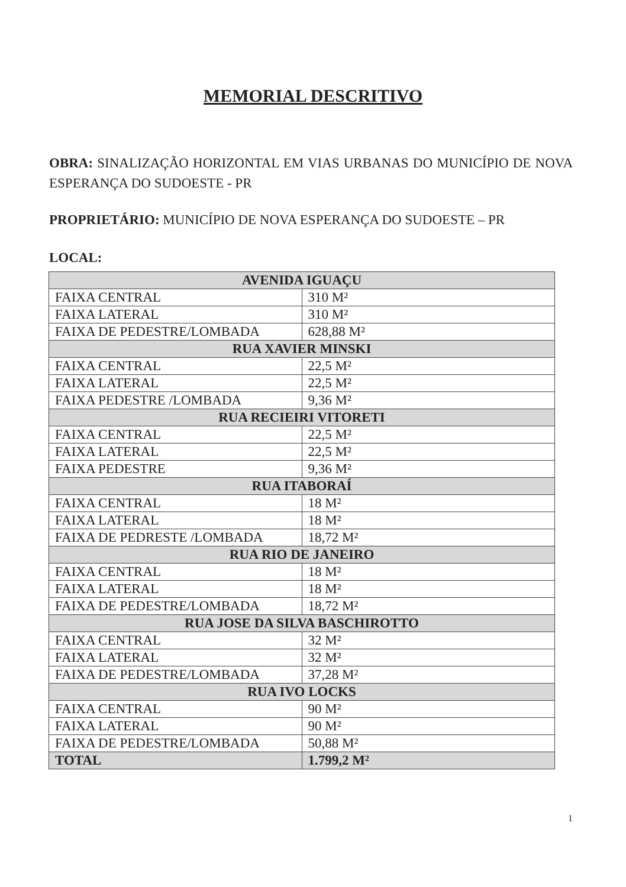MEMORIAL DESCRITIVO
OBRA: SINALIZAÇÃO HORIZONTAL EM VIAS URBANAS DO MUNICÍPIO DE NOVA ESPERANÇA DO SUDOESTE - PR
PROPRIETÁRIO: MUNICÍPIO DE NOVA ESPERANÇA DO SUDOESTE – PR
LOCAL:
| AVENIDA IGUAÇU | |
| --- | --- |
| FAIXA CENTRAL | 310 M² |
| FAIXA LATERAL | 310 M² |
| FAIXA DE PEDESTRE/LOMBADA | 628,88 M² |
| RUA XAVIER MINSKI | |
| FAIXA CENTRAL | 22,5 M² |
| FAIXA LATERAL | 22,5 M² |
| FAIXA PEDESTRE /LOMBADA | 9,36 M² |
| RUA RECIEIRI VITORETI | |
| FAIXA CENTRAL | 22,5 M² |
| FAIXA LATERAL | 22,5 M² |
| FAIXA PEDESTRE | 9,36 M² |
| RUA ITABORAÍ | |
| FAIXA CENTRAL | 18 M² |
| FAIXA LATERAL | 18 M² |
| FAIXA DE PEDRESTE /LOMBADA | 18,72 M² |
| RUA RIO DE JANEIRO | |
| FAIXA CENTRAL | 18 M² |
| FAIXA LATERAL | 18 M² |
| FAIXA DE PEDESTRE/LOMBADA | 18,72 M² |
| RUA JOSE DA SILVA BASCHIROTTO | |
| FAIXA CENTRAL | 32 M² |
| FAIXA LATERAL | 32 M² |
| FAIXA DE PEDESTRE/LOMBADA | 37,28 M² |
| RUA IVO LOCKS | |
| FAIXA CENTRAL | 90 M² |
| FAIXA LATERAL | 90 M² |
| FAIXA DE PEDESTRE/LOMBADA | 50,88 M² |
| TOTAL | 1.799,2 M² |
1